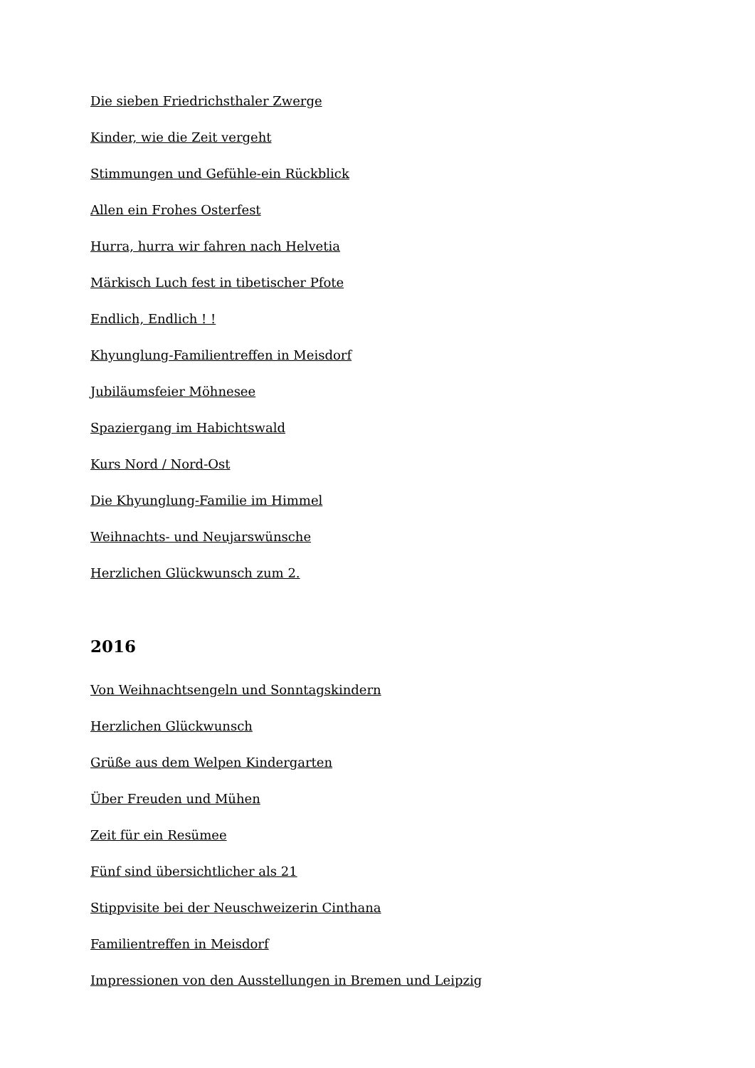Die sieben Friedrichsthaler Zwerge
Kinder, wie die Zeit vergeht
Stimmungen und Gefühle-ein Rückblick
Allen ein Frohes Osterfest
Hurra, hurra wir fahren nach Helvetia
Märkisch Luch fest in tibetischer Pfote
Endlich, Endlich ! !
Khyunglung-Familientreffen in Meisdorf
Jubiläumsfeier Möhnesee
Spaziergang im Habichtswald
Kurs Nord / Nord-Ost
Die Khyunglung-Familie im Himmel
Weihnachts- und Neujarswünsche
Herzlichen Glückwunsch zum 2.
2016
Von Weihnachtsengeln und Sonntagskindern
Herzlichen Glückwunsch
Grüße aus dem Welpen Kindergarten
Über Freuden und Mühen
Zeit für ein Resümee
Fünf sind übersichtlicher als 21
Stippvisite bei der Neuschweizerin Cinthana
Familientreffen in Meisdorf
Impressionen von den Ausstellungen in Bremen und Leipzig